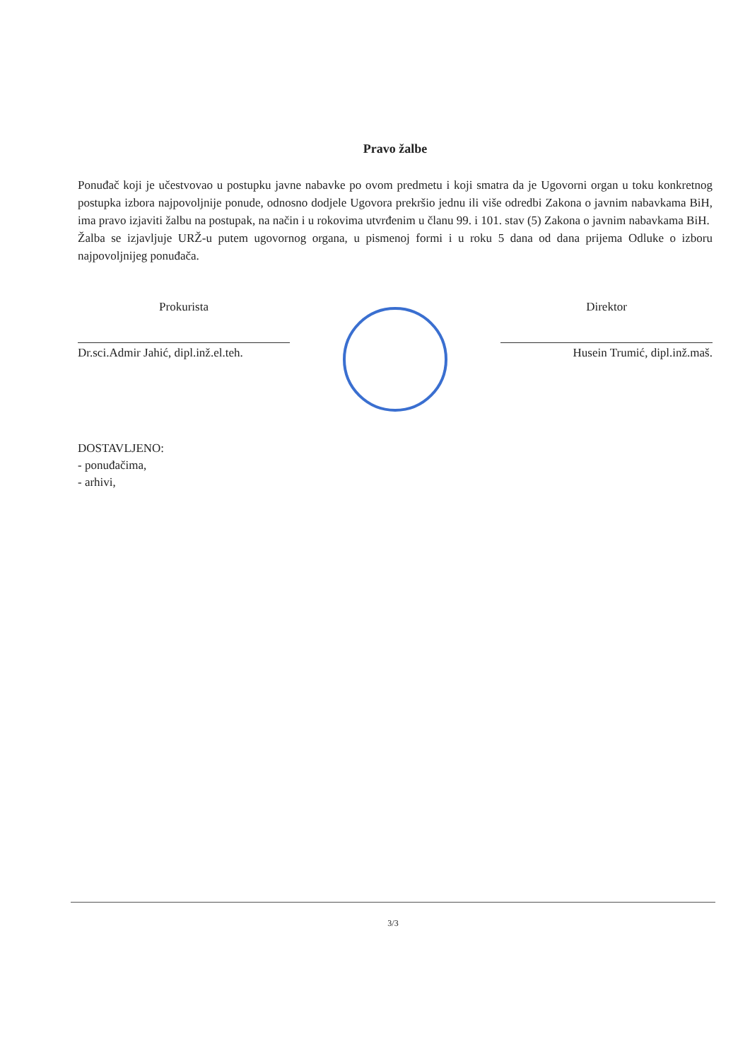Pravo žalbe
Ponuđač koji je učestvovao u postupku javne nabavke po ovom predmetu i koji smatra da je Ugovorni organ u toku konkretnog postupka izbora najpovoljnije ponude, odnosno dodjele Ugovora prekršio jednu ili više odredbi Zakona o javnim nabavkama BiH, ima pravo izjaviti žalbu na postupak, na način i u rokovima utvrđenim u članu 99. i 101. stav (5) Zakona o javnim nabavkama BiH.
Žalba se izjavljuje URŽ-u putem ugovornog organa, u pismenoj formi i u roku 5 dana od dana prijema Odluke o izboru najpovoljnijeg ponuđača.
Prokurista
Dr.sci.Admir Jahić, dipl.inž.el.teh.
Direktor
Husein Trumić, dipl.inž.maš.
DOSTAVLJENO:
- ponuđačima,
- arhivi,
3/3